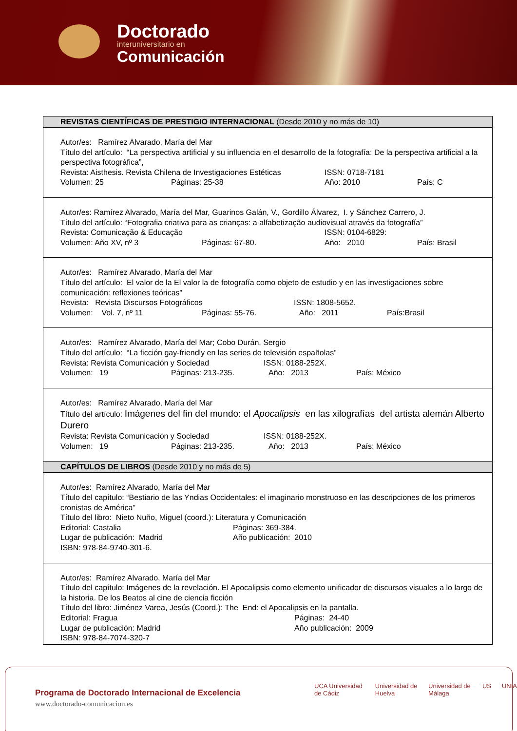Doctorado
interuniversitario en
Comunicación
| REVISTAS CIENTÍFICAS DE PRESTIGIO INTERNACIONAL (Desde 2010 y no más de 10) |
| --- |
| Autor/es: Ramírez Alvarado, María del Mar Título del artículo: “La perspectiva artificial y su influencia en el desarrollo de la fotografía: De la perspectiva artificial a la perspectiva fotográfica”, Revista: Aisthesis. Revista Chilena de Investigaciones Estéticas ISSN: 0718-7181 Volumen: 25 Páginas: 25-38 Año: 2010 País: C |
| Autor/es: Ramírez Alvarado, María del Mar, Guarinos Galán, V., Gordillo Álvarez, I. y Sánchez Carrero, J. Título del artículo: “Fotografia criativa para as crianças: a alfabetização audiovisual através da fotografía” Revista: Comunicação & Educação ISSN: 0104-6829: Volumen: Año XV, nº 3 Páginas: 67-80. Año: 2010 País: Brasil |
| Autor/es: Ramírez Alvarado, María del Mar Título del artículo: El valor de la El valor la de fotografía como objeto de estudio y en las investigaciones sobre comunicación: reflexiones teóricas” Revista: Revista Discursos Fotográficos ISSN: 1808-5652. Volumen: Vol. 7, nº 11 Páginas: 55-76. Año: 2011 País:Brasil |
| Autor/es: Ramírez Alvarado, María del Mar; Cobo Durán, Sergio Título del artículo: “La ficción gay-friendly en las series de televisión españolas” Revista: Revista Comunicación y Sociedad ISSN: 0188-252X. Volumen: 19 Páginas: 213-235. Año: 2013 País: México |
| Autor/es: Ramírez Alvarado, María del Mar Título del artículo: Imágenes del fin del mundo: el Apocalipsis en las xilografías del artista alemán Alberto Durero Revista: Revista Comunicación y Sociedad ISSN: 0188-252X. Volumen: 19 Páginas: 213-235. Año: 2013 País: México |
| CAPÍTULOS DE LIBROS (Desde 2010 y no más de 5) |
| Autor/es: Ramírez Alvarado, María del Mar Título del capítulo: “Bestiario de las Yndias Occidentales: el imaginario monstruoso en las descripciones de los primeros cronistas de América” Título del libro: Nieto Nuño, Miguel (coord.): Literatura y Comunicación Editorial: Castalia Páginas: 369-384. Lugar de publicación: Madrid Año publicación: 2010 ISBN: 978-84-9740-301-6. |
| Autor/es: Ramírez Alvarado, María del Mar Título del capítulo: Imágenes de la revelación. El Apocalipsis como elemento unificador de discursos visuales a lo largo de la historia. De los Beatos al cine de ciencia ficción Título del libro: Jiménez Varea, Jesús (Coord.): The End: el Apocalipsis en la pantalla. Editorial: Fragua Páginas: 24-40 Lugar de publicación: Madrid Año publicación: 2009 ISBN: 978-84-7074-320-7 |
Programa de Doctorado Internacional de Excelencia
www.doctorado-comunicacion.es
UCA Universidad de Cádiz Universidad de Huelva Universidad de Málaga US UNIA